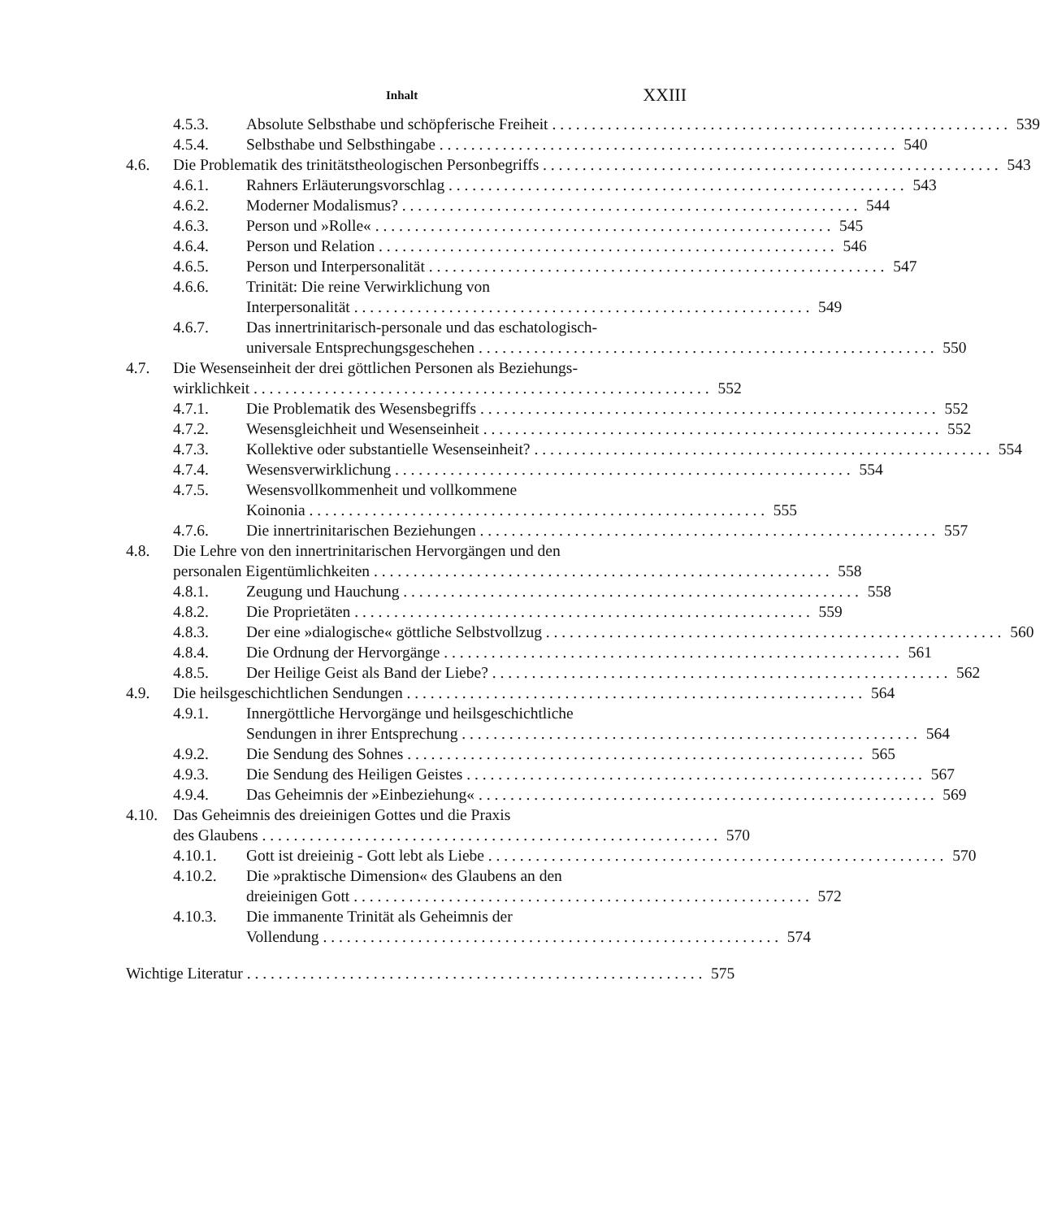Inhalt XXIII
4.5.3. Absolute Selbsthabe und schöpferische Freiheit 539
4.5.4. Selbsthabe und Selbsthingabe 540
4.6. Die Problematik des trinitätstheologischen Personbegriffs 543
4.6.1. Rahners Erläuterungsvorschlag 543
4.6.2. Moderner Modalismus? 544
4.6.3. Person und »Rolle« 545
4.6.4. Person und Relation 546
4.6.5. Person und Interpersonalität 547
4.6.6. Trinität: Die reine Verwirklichung von
Interpersonalität 549
4.6.7. Das innertrinitarisch-personale und das eschatologisch-
universale Entsprechungsgeschehen 550
4.7. Die Wesenseinheit der drei göttlichen Personen als Beziehungs-
wirklichkeit 552
4.7.1. Die Problematik des Wesensbegriffs 552
4.7.2. Wesensgleichheit und Wesenseinheit 552
4.7.3. Kollektive oder substantielle Wesenseinheit? 554
4.7.4. Wesensverwirklichung 554
4.7.5. Wesensvollkommenheit und vollkommene
Koinonia 555
4.7.6. Die innertrinitarischen Beziehungen 557
4.8. Die Lehre von den innertrinitarischen Hervorgängen und den
personalen Eigentümlichkeiten 558
4.8.1. Zeugung und Hauchung 558
4.8.2. Die Proprietäten 559
4.8.3. Der eine »dialogische« göttliche Selbstvollzug 560
4.8.4. Die Ordnung der Hervorgänge 561
4.8.5. Der Heilige Geist als Band der Liebe? 562
4.9. Die heilsgeschichtlichen Sendungen 564
4.9.1. Innergöttliche Hervorgänge und heilsgeschichtliche
Sendungen in ihrer Entsprechung 564
4.9.2. Die Sendung des Sohnes 565
4.9.3. Die Sendung des Heiligen Geistes 567
4.9.4. Das Geheimnis der »Einbeziehung« 569
4.10. Das Geheimnis des dreieinigen Gottes und die Praxis
des Glaubens 570
4.10.1. Gott ist dreieinig - Gott lebt als Liebe 570
4.10.2. Die »praktische Dimension« des Glaubens an den
dreieinigen Gott 572
4.10.3. Die immanente Trinität als Geheimnis der
Vollendung 574
Wichtige Literatur 575